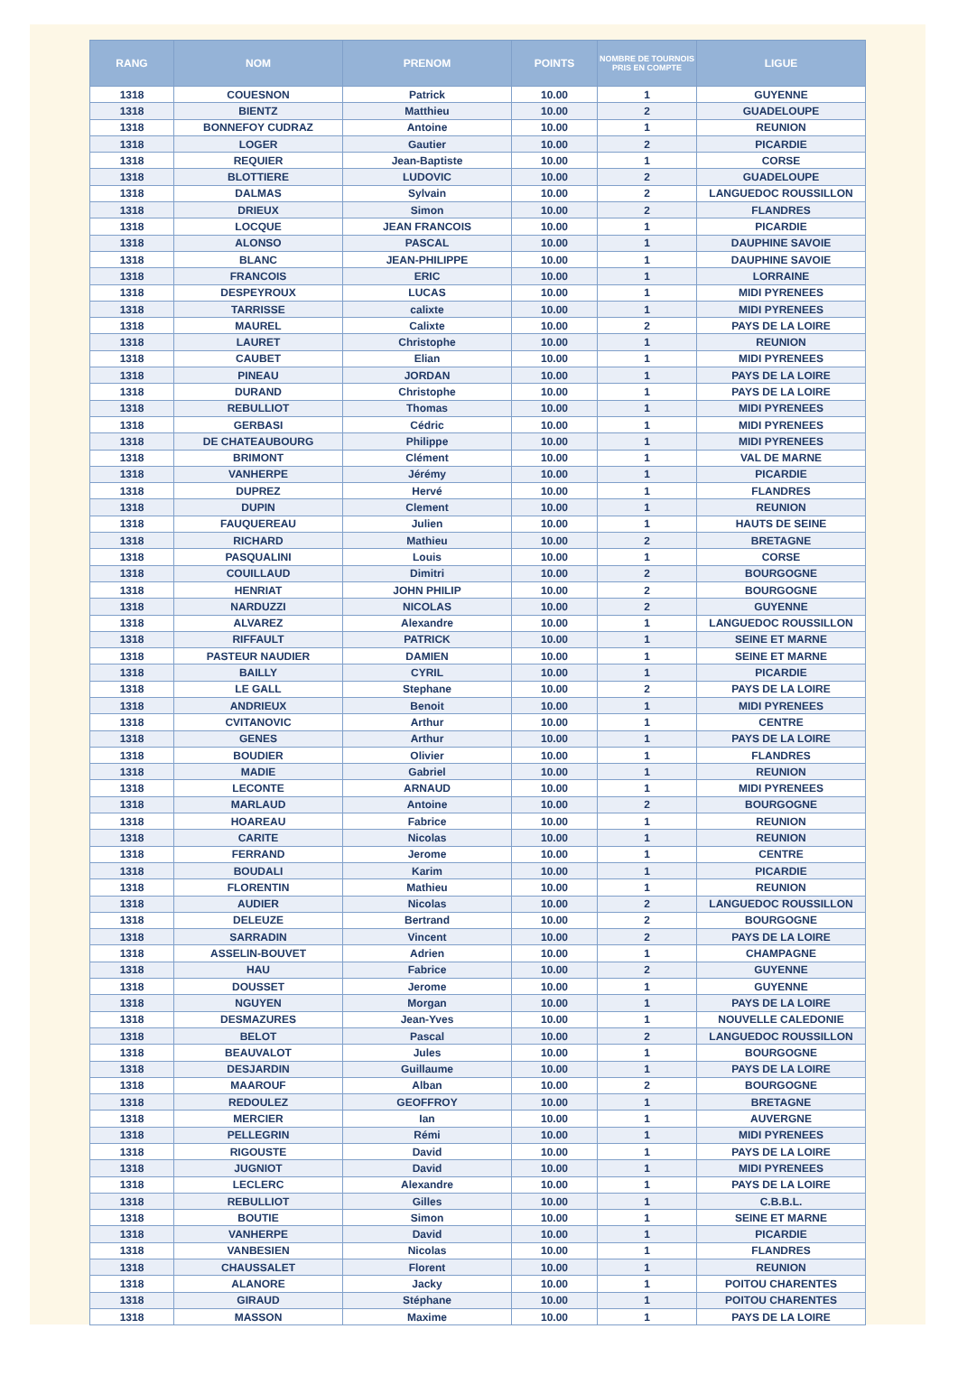| RANG | NOM | PRENOM | POINTS | NOMBRE DE TOURNOIS PRIS EN COMPTE | LIGUE |
| --- | --- | --- | --- | --- | --- |
| 1318 | COUESNON | Patrick | 10.00 | 1 | GUYENNE |
| 1318 | BIENTZ | Matthieu | 10.00 | 2 | GUADELOUPE |
| 1318 | BONNEFOY CUDRAZ | Antoine | 10.00 | 1 | REUNION |
| 1318 | LOGER | Gautier | 10.00 | 2 | PICARDIE |
| 1318 | REQUIER | Jean-Baptiste | 10.00 | 1 | CORSE |
| 1318 | BLOTTIERE | LUDOVIC | 10.00 | 2 | GUADELOUPE |
| 1318 | DALMAS | Sylvain | 10.00 | 2 | LANGUEDOC ROUSSILLON |
| 1318 | DRIEUX | Simon | 10.00 | 2 | FLANDRES |
| 1318 | LOCQUE | JEAN FRANCOIS | 10.00 | 1 | PICARDIE |
| 1318 | ALONSO | PASCAL | 10.00 | 1 | DAUPHINE SAVOIE |
| 1318 | BLANC | JEAN-PHILIPPE | 10.00 | 1 | DAUPHINE SAVOIE |
| 1318 | FRANCOIS | ERIC | 10.00 | 1 | LORRAINE |
| 1318 | DESPEYROUX | LUCAS | 10.00 | 1 | MIDI PYRENEES |
| 1318 | TARRISSE | calixte | 10.00 | 1 | MIDI PYRENEES |
| 1318 | MAUREL | Calixte | 10.00 | 2 | PAYS DE LA LOIRE |
| 1318 | LAURET | Christophe | 10.00 | 1 | REUNION |
| 1318 | CAUBET | Elian | 10.00 | 1 | MIDI PYRENEES |
| 1318 | PINEAU | JORDAN | 10.00 | 1 | PAYS DE LA LOIRE |
| 1318 | DURAND | Christophe | 10.00 | 1 | PAYS DE LA LOIRE |
| 1318 | REBULLIOT | Thomas | 10.00 | 1 | MIDI PYRENEES |
| 1318 | GERBASI | Cédric | 10.00 | 1 | MIDI PYRENEES |
| 1318 | DE CHATEAUBOURG | Philippe | 10.00 | 1 | MIDI PYRENEES |
| 1318 | BRIMONT | Clément | 10.00 | 1 | VAL DE MARNE |
| 1318 | VANHERPE | Jérémy | 10.00 | 1 | PICARDIE |
| 1318 | DUPREZ | Hervé | 10.00 | 1 | FLANDRES |
| 1318 | DUPIN | Clement | 10.00 | 1 | REUNION |
| 1318 | FAUQUEREAU | Julien | 10.00 | 1 | HAUTS DE SEINE |
| 1318 | RICHARD | Mathieu | 10.00 | 2 | BRETAGNE |
| 1318 | PASQUALINI | Louis | 10.00 | 1 | CORSE |
| 1318 | COUILLAUD | Dimitri | 10.00 | 2 | BOURGOGNE |
| 1318 | HENRIAT | JOHN PHILIP | 10.00 | 2 | BOURGOGNE |
| 1318 | NARDUZZI | NICOLAS | 10.00 | 2 | GUYENNE |
| 1318 | ALVAREZ | Alexandre | 10.00 | 1 | LANGUEDOC ROUSSILLON |
| 1318 | RIFFAULT | PATRICK | 10.00 | 1 | SEINE ET MARNE |
| 1318 | PASTEUR NAUDIER | DAMIEN | 10.00 | 1 | SEINE ET MARNE |
| 1318 | BAILLY | CYRIL | 10.00 | 1 | PICARDIE |
| 1318 | LE GALL | Stephane | 10.00 | 2 | PAYS DE LA LOIRE |
| 1318 | ANDRIEUX | Benoit | 10.00 | 1 | MIDI PYRENEES |
| 1318 | CVITANOVIC | Arthur | 10.00 | 1 | CENTRE |
| 1318 | GENES | Arthur | 10.00 | 1 | PAYS DE LA LOIRE |
| 1318 | BOUDIER | Olivier | 10.00 | 1 | FLANDRES |
| 1318 | MADIE | Gabriel | 10.00 | 1 | REUNION |
| 1318 | LECONTE | ARNAUD | 10.00 | 1 | MIDI PYRENEES |
| 1318 | MARLAUD | Antoine | 10.00 | 2 | BOURGOGNE |
| 1318 | HOAREAU | Fabrice | 10.00 | 1 | REUNION |
| 1318 | CARITE | Nicolas | 10.00 | 1 | REUNION |
| 1318 | FERRAND | Jerome | 10.00 | 1 | CENTRE |
| 1318 | BOUDALI | Karim | 10.00 | 1 | PICARDIE |
| 1318 | FLORENTIN | Mathieu | 10.00 | 1 | REUNION |
| 1318 | AUDIER | Nicolas | 10.00 | 2 | LANGUEDOC ROUSSILLON |
| 1318 | DELEUZE | Bertrand | 10.00 | 2 | BOURGOGNE |
| 1318 | SARRADIN | Vincent | 10.00 | 2 | PAYS DE LA LOIRE |
| 1318 | ASSELIN-BOUVET | Adrien | 10.00 | 1 | CHAMPAGNE |
| 1318 | HAU | Fabrice | 10.00 | 2 | GUYENNE |
| 1318 | DOUSSET | Jerome | 10.00 | 1 | GUYENNE |
| 1318 | NGUYEN | Morgan | 10.00 | 1 | PAYS DE LA LOIRE |
| 1318 | DESMAZURES | Jean-Yves | 10.00 | 1 | NOUVELLE CALEDONIE |
| 1318 | BELOT | Pascal | 10.00 | 2 | LANGUEDOC ROUSSILLON |
| 1318 | BEAUVALOT | Jules | 10.00 | 1 | BOURGOGNE |
| 1318 | DESJARDIN | Guillaume | 10.00 | 1 | PAYS DE LA LOIRE |
| 1318 | MAAROUF | Alban | 10.00 | 2 | BOURGOGNE |
| 1318 | REDOULEZ | GEOFFROY | 10.00 | 1 | BRETAGNE |
| 1318 | MERCIER | Ian | 10.00 | 1 | AUVERGNE |
| 1318 | PELLEGRIN | Rémi | 10.00 | 1 | MIDI PYRENEES |
| 1318 | RIGOUSTE | David | 10.00 | 1 | PAYS DE LA LOIRE |
| 1318 | JUGNIOT | David | 10.00 | 1 | MIDI PYRENEES |
| 1318 | LECLERC | Alexandre | 10.00 | 1 | PAYS DE LA LOIRE |
| 1318 | REBULLIOT | Gilles | 10.00 | 1 | C.B.B.L. |
| 1318 | BOUTIE | Simon | 10.00 | 1 | SEINE ET MARNE |
| 1318 | VANHERPE | David | 10.00 | 1 | PICARDIE |
| 1318 | VANBESIEN | Nicolas | 10.00 | 1 | FLANDRES |
| 1318 | CHAUSSALET | Florent | 10.00 | 1 | REUNION |
| 1318 | ALANORE | Jacky | 10.00 | 1 | POITOU CHARENTES |
| 1318 | GIRAUD | Stéphane | 10.00 | 1 | POITOU CHARENTES |
| 1318 | MASSON | Maxime | 10.00 | 1 | PAYS DE LA LOIRE |